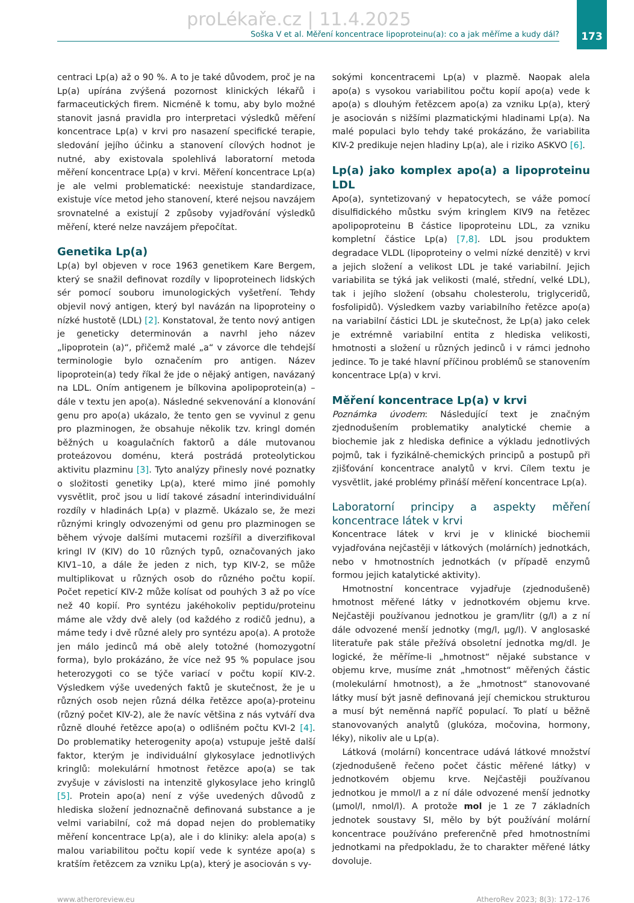173
proLékaře.cz | 11.4.2025
Soška V et al. Měření koncentrace lipoproteinu(a): co a jak měříme a kudy dál?
centraci Lp(a) až o 90 %. A to je také důvodem, proč je na Lp(a) upírána zvýšená pozornost klinických lékařů i farmaceutických firem. Nicméně k tomu, aby bylo možné stanovit jasná pravidla pro interpretaci výsledků měření koncentrace Lp(a) v krvi pro nasazení specifické terapie, sledování jejího účinku a stanovení cílových hodnot je nutné, aby existovala spolehlivá laboratorní metoda měření koncentrace Lp(a) v krvi. Měření koncentrace Lp(a) je ale velmi problematické: neexistuje standardizace, existuje více metod jeho stanovení, které nejsou navzájem srovnatelné a existují 2 způsoby vyjadřování výsledků měření, které nelze navzájem přepočítat.
Genetika Lp(a)
Lp(a) byl objeven v roce 1963 genetikem Kare Bergem, který se snažil definovat rozdíly v lipoproteinech lidských sér pomocí souboru imunologických vyšetření. Tehdy objevil nový antigen, který byl navázán na lipoproteiny o nízké hustotě (LDL) [2]. Konstatoval, že tento nový antigen je geneticky determinován a navrhl jeho název „lipoprotein (a)“, přičemž malé „a“ v závorce dle tehdejší terminologie bylo označením pro antigen. Název lipoprotein(a) tedy říkal že jde o nějaký antigen, navázaný na LDL. Oním antigenem je bílkovina apolipoprotein(a) – dále v textu jen apo(a). Následné sekvenování a klonování genu pro apo(a) ukázalo, že tento gen se vyvinul z genu pro plazminogen, že obsahuje několik tzv. kringl domén běžných u koagulačních faktorů a dále mutovanou proteázovou doménu, která postrádá proteolytickou aktivitu plazminu [3]. Tyto analýzy přinesly nové poznatky o složitosti genetiky Lp(a), které mimo jiné pomohly vysvětlit, proč jsou u lidí takové zásadní interindividuální rozdíly v hladinách Lp(a) v plazmě. Ukázalo se, že mezi různými kringly odvozenými od genu pro plazminogen se během vývoje dalšími mutacemi rozšířil a diverzifikoval kringl IV (KIV) do 10 různých typů, označovaných jako KIV1–10, a dále že jeden z nich, typ KIV-2, se může multiplikovat u různých osob do různého počtu kopií. Počet repeticí KIV-2 může kolísat od pouhých 3 až po více než 40 kopií. Pro syntézu jakéhokoliv peptidu/proteinu máme ale vždy dvě alely (od každého z rodičů jednu), a máme tedy i dvě různé alely pro syntézu apo(a). A protože jen málo jedinců má obě alely totožné (homozygotní forma), bylo prokázáno, že více než 95 % populace jsou heterozygoti co se týče variací v počtu kopií KIV-2. Výsledkem výše uvedených faktů je skutečnost, že je u různých osob nejen různá délka řetězce apo(a)-proteinu (různý počet KIV-2), ale že navíc většina z nás vytváří dva různě dlouhé řetězce apo(a) o odlišném počtu KVI-2 [4]. Do problematiky heterogenity apo(a) vstupuje ještě další faktor, kterým je individuální glykosylace jednotlivých kringlů: molekulární hmotnost řetězce apo(a) se tak zvyšuje v závislosti na intenzitě glykosylace jeho kringlů [5]. Protein apo(a) není z výše uvedených důvodů z hlediska složení jednoznačně definovaná substance a je velmi variabilní, což má dopad nejen do problematiky měření koncentrace Lp(a), ale i do kliniky: alela apo(a) s malou variabilitou počtu kopií vede k syntéze apo(a) s kratším řetězcem za vzniku Lp(a), který je asociován s vy-
sokými koncentracemi Lp(a) v plazmě. Naopak alela apo(a) s vysokou variabilitou počtu kopií apo(a) vede k apo(a) s dlouhým řetězcem apo(a) za vzniku Lp(a), který je asociován s nižšími plazmatickými hladinami Lp(a). Na malé populaci bylo tehdy také prokázáno, že variabilita KIV-2 predikuje nejen hladiny Lp(a), ale i riziko ASKVO [6].
Lp(a) jako komplex apo(a) a lipoproteinu LDL
Apo(a), syntetizovaný v hepatocytech, se váže pomocí disulfidického můstku svým kringlem KIV9 na řetězec apolipoproteinu B částice lipoproteinu LDL, za vzniku kompletní částice Lp(a) [7,8]. LDL jsou produktem degradace VLDL (lipoproteiny o velmi nízké denzitě) v krvi a jejich složení a velikost LDL je také variabilní. Jejich variabilita se týká jak velikosti (malé, střední, velké LDL), tak i jejího složení (obsahu cholesterolu, triglyceridů, fosfolipidů). Výsledkem vazby variabilního řetězce apo(a) na variabilní částici LDL je skutečnost, že Lp(a) jako celek je extrémně variabilní entita z hlediska velikosti, hmotnosti a složení u různých jedinců i v rámci jednoho jedince. To je také hlavní příčinou problémů se stanovením koncentrace Lp(a) v krvi.
Měření koncentrace Lp(a) v krvi
Poznámka úvodem: Následující text je značným zjednodušením problematiky analytické chemie a biochemie jak z hlediska definice a výkladu jednotlivých pojmů, tak i fyzikálně-chemických principů a postupů při zjišťování koncentrace analytů v krvi. Cílem textu je vysvětlit, jaké problémy přináší měření koncentrace Lp(a).
Laboratorní principy a aspekty měření koncentrace látek v krvi
Koncentrace látek v krvi je v klinické biochemii vyjadřována nejčastěji v látkových (molárních) jednotkách, nebo v hmotnostních jednotkách (v případě enzymů formou jejich katalytické aktivity).
Hmotnostní koncentrace vyjadřuje (zjednodušeně) hmotnost měřené látky v jednotkovém objemu krve. Nejčastěji používanou jednotkou je gram/litr (g/l) a z ní dále odvozené menší jednotky (mg/l, μg/l). V anglosaské literatuře pak stále přežívá obsoletní jednotka mg/dl. Je logické, že měříme-li „hmotnost“ nějaké substance v objemu krve, musíme znát „hmotnost“ měřených částic (molekulární hmotnost), a že „hmotnost“ stanovované látky musí být jasně definovaná její chemickou strukturou a musí být neměnná napříč populací. To platí u běžně stanovovaných analytů (glukóza, močovina, hormony, léky), nikoliv ale u Lp(a).
Látková (molární) koncentrace udává látkové množství (zjednodušeně řečeno počet částic měřené látky) v jednotkovém objemu krve. Nejčastěji používanou jednotkou je mmol/l a z ní dále odvozené menší jednotky (μmol/l, nmol/l). A protože mol je 1 ze 7 základních jednotek soustavy SI, mělo by být používání molární koncentrace používáno preferenčně před hmotnostními jednotkami na předpokladu, že to charakter měřené látky dovoluje.
www.atheroreview.eu AtheroRev 2023; 8(3): 172–176